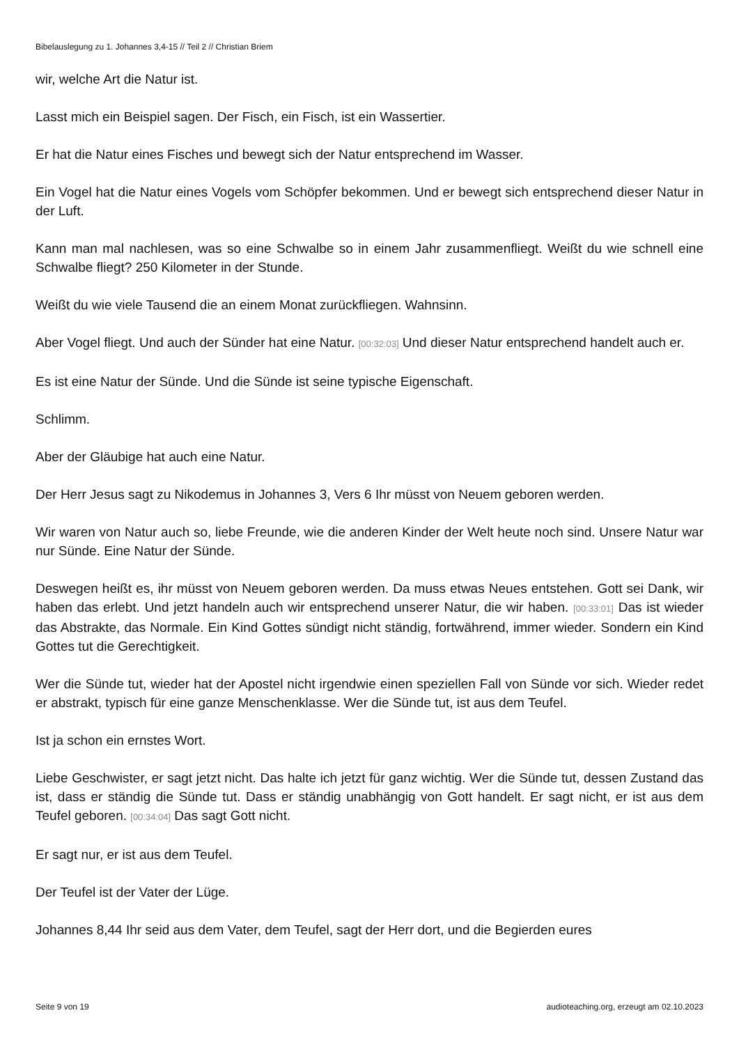Bibelauslegung zu 1. Johannes 3,4-15 // Teil 2 // Christian Briem
wir, welche Art die Natur ist.
Lasst mich ein Beispiel sagen. Der Fisch, ein Fisch, ist ein Wassertier.
Er hat die Natur eines Fisches und bewegt sich der Natur entsprechend im Wasser.
Ein Vogel hat die Natur eines Vogels vom Schöpfer bekommen. Und er bewegt sich entsprechend dieser Natur in der Luft.
Kann man mal nachlesen, was so eine Schwalbe so in einem Jahr zusammenfliegt. Weißt du wie schnell eine Schwalbe fliegt? 250 Kilometer in der Stunde.
Weißt du wie viele Tausend die an einem Monat zurückfliegen. Wahnsinn.
Aber Vogel fliegt. Und auch der Sünder hat eine Natur. [00:32:03] Und dieser Natur entsprechend handelt auch er.
Es ist eine Natur der Sünde. Und die Sünde ist seine typische Eigenschaft.
Schlimm.
Aber der Gläubige hat auch eine Natur.
Der Herr Jesus sagt zu Nikodemus in Johannes 3, Vers 6 Ihr müsst von Neuem geboren werden.
Wir waren von Natur auch so, liebe Freunde, wie die anderen Kinder der Welt heute noch sind. Unsere Natur war nur Sünde. Eine Natur der Sünde.
Deswegen heißt es, ihr müsst von Neuem geboren werden. Da muss etwas Neues entstehen. Gott sei Dank, wir haben das erlebt. Und jetzt handeln auch wir entsprechend unserer Natur, die wir haben. [00:33:01] Das ist wieder das Abstrakte, das Normale. Ein Kind Gottes sündigt nicht ständig, fortwährend, immer wieder. Sondern ein Kind Gottes tut die Gerechtigkeit.
Wer die Sünde tut, wieder hat der Apostel nicht irgendwie einen speziellen Fall von Sünde vor sich. Wieder redet er abstrakt, typisch für eine ganze Menschenklasse. Wer die Sünde tut, ist aus dem Teufel.
Ist ja schon ein ernstes Wort.
Liebe Geschwister, er sagt jetzt nicht. Das halte ich jetzt für ganz wichtig. Wer die Sünde tut, dessen Zustand das ist, dass er ständig die Sünde tut. Dass er ständig unabhängig von Gott handelt. Er sagt nicht, er ist aus dem Teufel geboren. [00:34:04] Das sagt Gott nicht.
Er sagt nur, er ist aus dem Teufel.
Der Teufel ist der Vater der Lüge.
Johannes 8,44 Ihr seid aus dem Vater, dem Teufel, sagt der Herr dort, und die Begierden eures
Seite 9 von 19 audioteaching.org, erzeugt am 02.10.2023